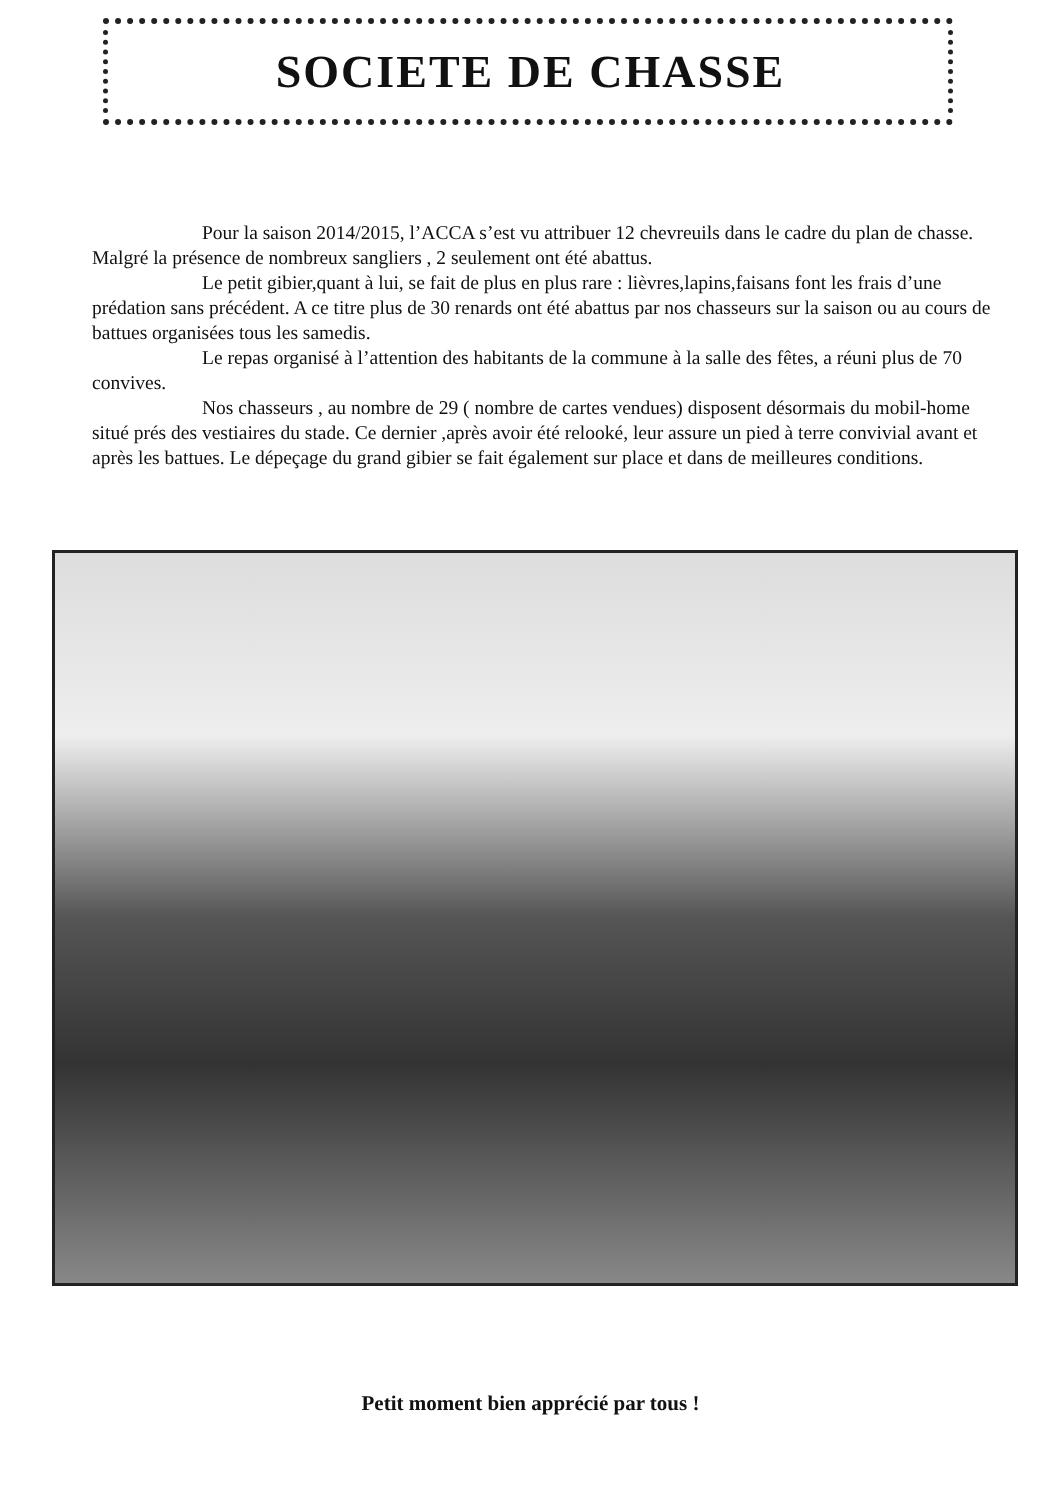SOCIETE DE CHASSE
Pour la saison 2014/2015, l’ACCA s’est vu attribuer 12 chevreuils dans le cadre du plan de chasse. Malgré la présence de nombreux sangliers , 2 seulement ont été abattus.
Le petit gibier,quant à lui, se fait de plus en plus rare : lièvres,lapins,faisans font les frais d’une prédation sans précédent. A ce titre plus de 30 renards ont été abattus par nos chasseurs sur la saison ou au cours de battues organisées tous les samedis.
Le repas organisé à l’attention des habitants de la commune à la salle des fêtes, a réuni plus de 70 convives.
Nos chasseurs , au nombre de 29 ( nombre de cartes vendues) disposent désormais du mobil-home situé prés des vestiaires du stade. Ce dernier ,après avoir été relooké, leur assure un pied à terre convivial avant et après les battues. Le dépeçage du grand gibier se fait également sur place et dans de meilleures conditions.
Petit moment bien apprécié par tous !